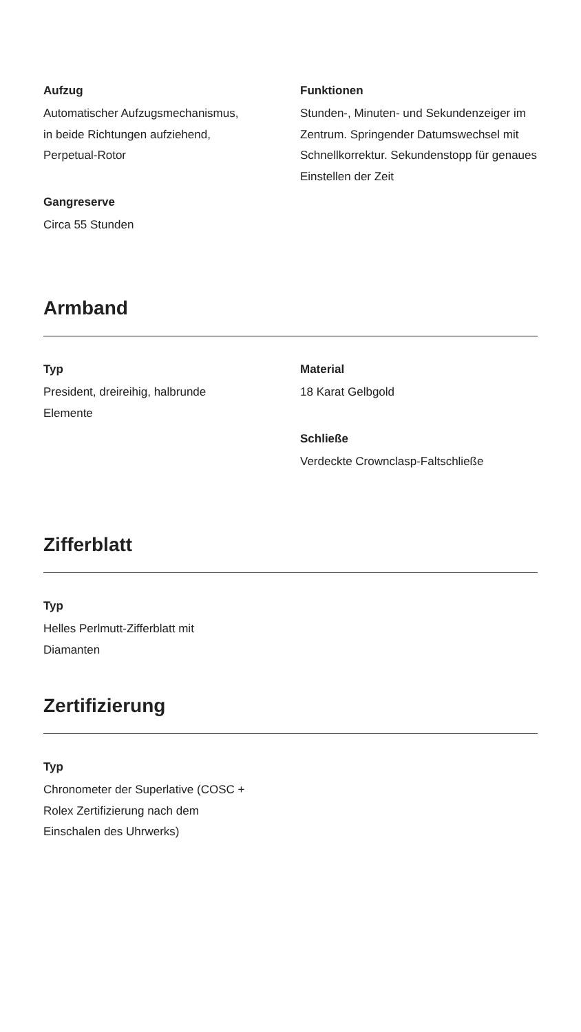Aufzug
Automatischer Aufzugsmechanismus,
in beide Richtungen aufziehend,
Perpetual-Rotor
Gangreserve
Circa 55 Stunden
Funktionen
Stunden-, Minuten- und Sekundenzeiger im Zentrum. Springender Datumswechsel mit Schnellkorrektur. Sekundenstopp für genaues Einstellen der Zeit
Armband
Typ
President, dreireihig, halbrunde
Elemente
Material
18 Karat Gelbgold
Schließe
Verdeckte Crownclasp-Faltschließe
Zifferblatt
Typ
Helles Perlmutt-Zifferblatt mit
Diamanten
Zertifizierung
Typ
Chronometer der Superlative (COSC +
Rolex Zertifizierung nach dem
Einschalen des Uhrwerks)